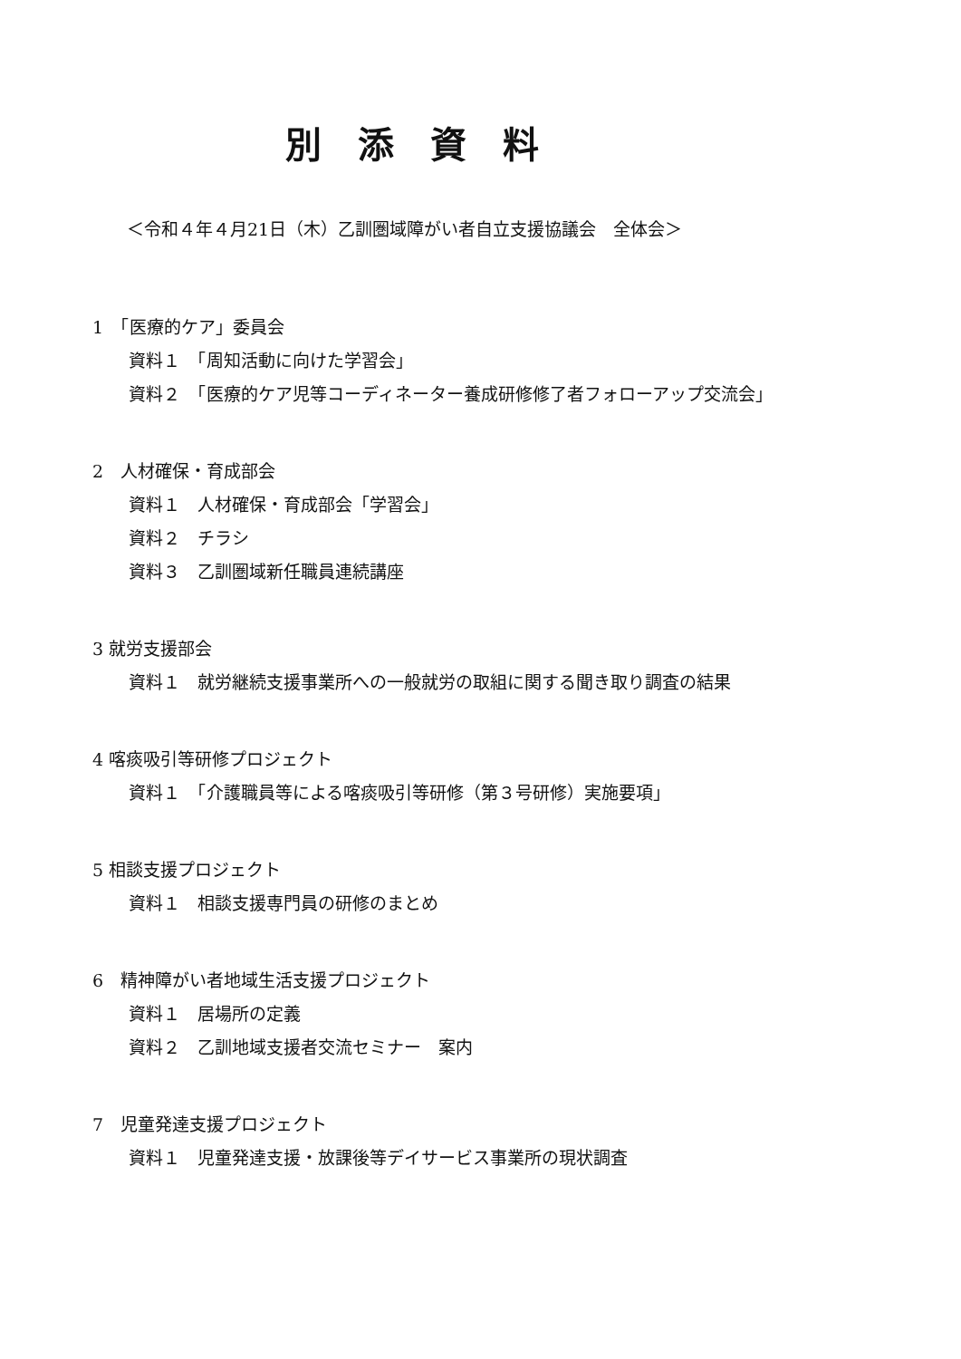別添資料
＜令和４年４月21日（木）乙訓圏域障がい者自立支援協議会　全体会＞
1　「医療的ケア」委員会
資料１　「周知活動に向けた学習会」
資料２　「医療的ケア児等コーディネーター養成研修修了者フォローアップ交流会」
2　人材確保・育成部会
資料１　人材確保・育成部会「学習会」
資料２　チラシ
資料３　乙訓圏域新任職員連続講座
3 就労支援部会
資料１　就労継続支援事業所への一般就労の取組に関する聞き取り調査の結果
4 喀痰吸引等研修プロジェクト
資料１　「介護職員等による喀痰吸引等研修（第３号研修）実施要項」
5 相談支援プロジェクト
資料１　相談支援専門員の研修のまとめ
6　精神障がい者地域生活支援プロジェクト
資料１　居場所の定義
資料２　乙訓地域支援者交流セミナー　案内
7　児童発達支援プロジェクト
資料１　児童発達支援・放課後等デイサービス事業所の現状調査